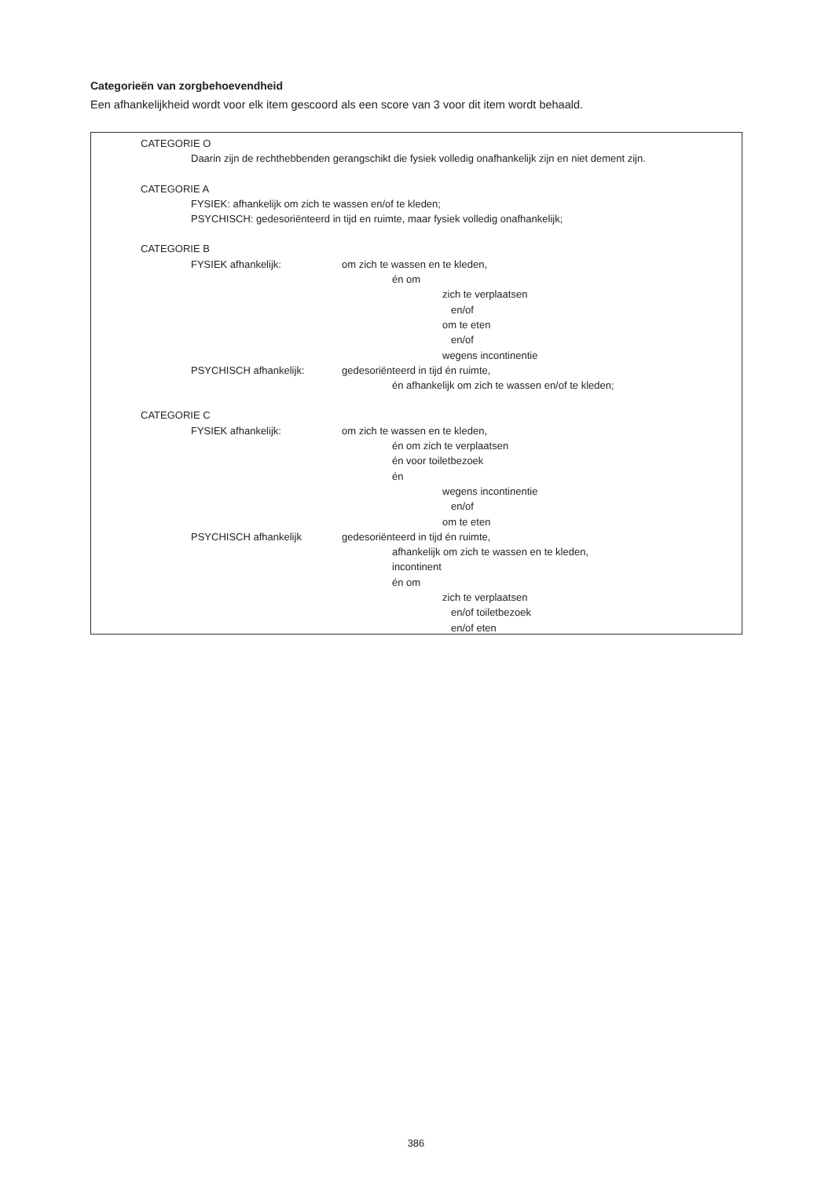Categorieën van zorgbehoevendheid
Een afhankelijkheid wordt voor elk item gescoord als een score van 3 voor dit item wordt behaald.
CATEGORIE O
Daarin zijn de rechthebbenden gerangschikt die fysiek volledig onafhankelijk zijn en niet dement zijn.
CATEGORIE A
FYSIEK: afhankelijk om zich te wassen en/of te kleden;
PSYCHISCH: gedesoriënteerd in tijd en ruimte, maar fysiek volledig onafhankelijk;
CATEGORIE B
FYSIEK afhankelijk: om zich te wassen en te kleden,
én om
zich te verplaatsen
en/of
om te eten
en/of
wegens incontinentie
PSYCHISCH afhankelijk: gedesoriënteerd in tijd én ruimte,
én afhankelijk om zich te wassen en/of te kleden;
CATEGORIE C
FYSIEK afhankelijk: om zich te wassen en te kleden,
én om zich te verplaatsen
én voor toiletbezoek
én
wegens incontinentie
en/of
om te eten
PSYCHISCH afhankelijk gedesoriënteerd in tijd én ruimte,
afhankelijk om zich te wassen en te kleden,
incontinent
én om
zich te verplaatsen
en/of toiletbezoek
en/of eten
386